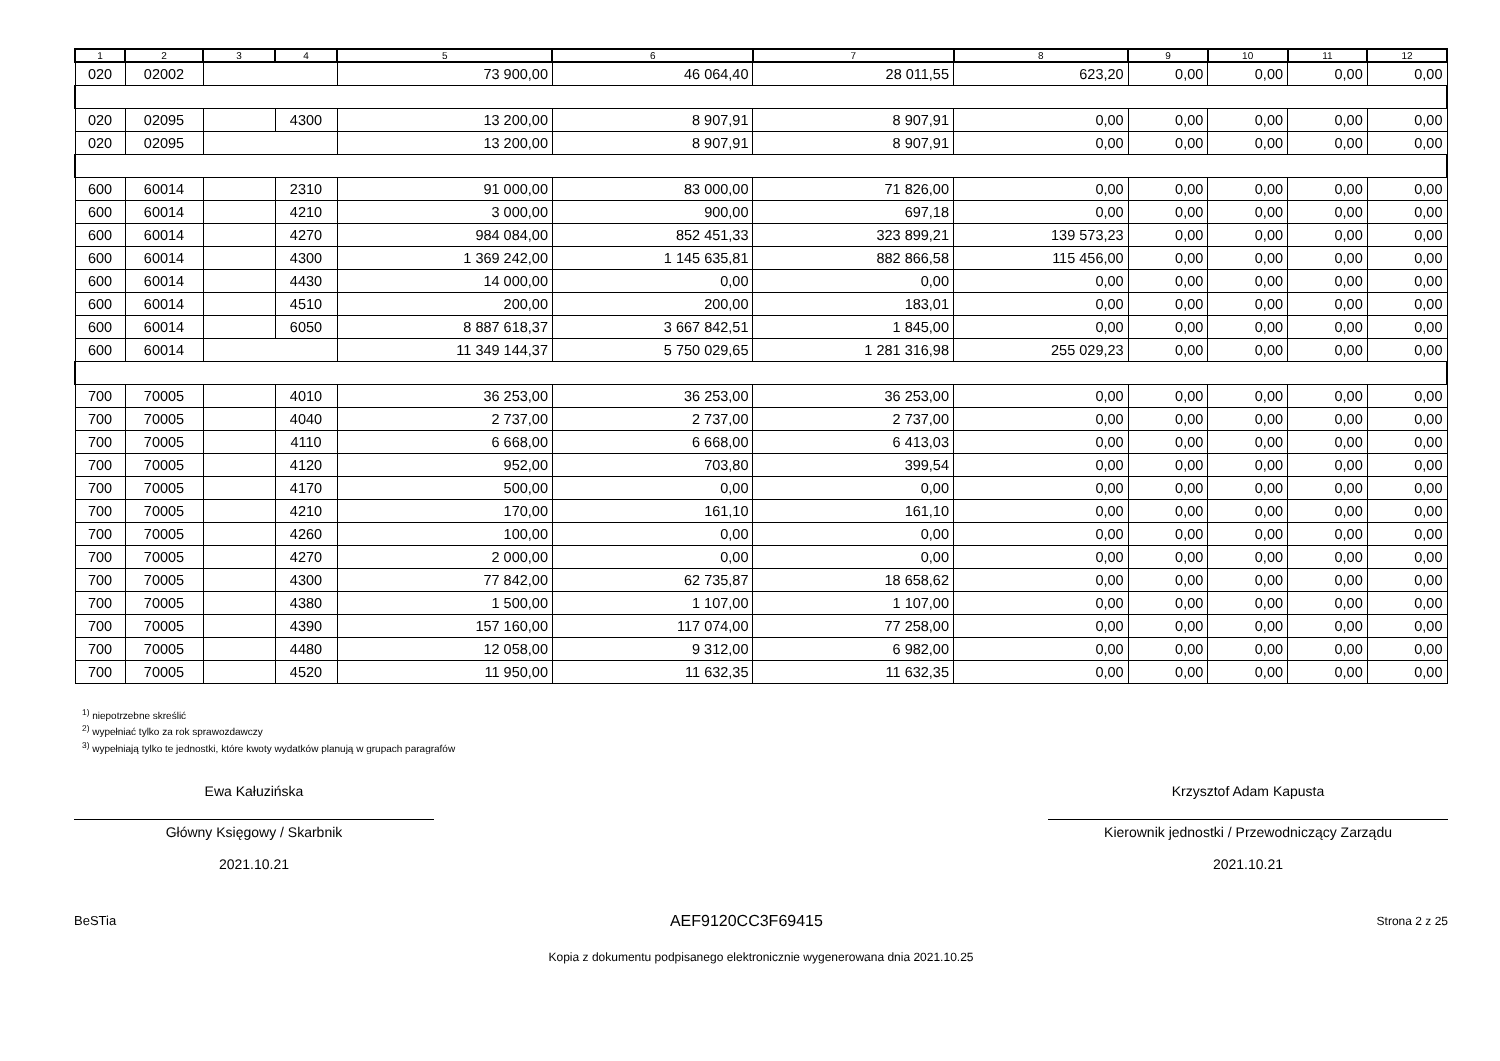| 1 | 2 | 3 | 4 | 5 | 6 | 7 | 8 | 9 | 10 | 11 | 12 |
| --- | --- | --- | --- | --- | --- | --- | --- | --- | --- | --- | --- |
| 020 | 02002 | | | 73 900,00 | 46 064,40 | 28 011,55 | 623,20 | 0,00 | 0,00 | 0,00 | 0,00 |
| 020 | 02095 | | 4300 | 13 200,00 | 8 907,91 | 8 907,91 | 0,00 | 0,00 | 0,00 | 0,00 | 0,00 |
| 020 | 02095 | | | 13 200,00 | 8 907,91 | 8 907,91 | 0,00 | 0,00 | 0,00 | 0,00 | 0,00 |
| 600 | 60014 | | 2310 | 91 000,00 | 83 000,00 | 71 826,00 | 0,00 | 0,00 | 0,00 | 0,00 | 0,00 |
| 600 | 60014 | | 4210 | 3 000,00 | 900,00 | 697,18 | 0,00 | 0,00 | 0,00 | 0,00 | 0,00 |
| 600 | 60014 | | 4270 | 984 084,00 | 852 451,33 | 323 899,21 | 139 573,23 | 0,00 | 0,00 | 0,00 | 0,00 |
| 600 | 60014 | | 4300 | 1 369 242,00 | 1 145 635,81 | 882 866,58 | 115 456,00 | 0,00 | 0,00 | 0,00 | 0,00 |
| 600 | 60014 | | 4430 | 14 000,00 | 0,00 | 0,00 | 0,00 | 0,00 | 0,00 | 0,00 | 0,00 |
| 600 | 60014 | | 4510 | 200,00 | 200,00 | 183,01 | 0,00 | 0,00 | 0,00 | 0,00 | 0,00 |
| 600 | 60014 | | 6050 | 8 887 618,37 | 3 667 842,51 | 1 845,00 | 0,00 | 0,00 | 0,00 | 0,00 | 0,00 |
| 600 | 60014 | | | 11 349 144,37 | 5 750 029,65 | 1 281 316,98 | 255 029,23 | 0,00 | 0,00 | 0,00 | 0,00 |
| 700 | 70005 | | 4010 | 36 253,00 | 36 253,00 | 36 253,00 | 0,00 | 0,00 | 0,00 | 0,00 | 0,00 |
| 700 | 70005 | | 4040 | 2 737,00 | 2 737,00 | 2 737,00 | 0,00 | 0,00 | 0,00 | 0,00 | 0,00 |
| 700 | 70005 | | 4110 | 6 668,00 | 6 668,00 | 6 413,03 | 0,00 | 0,00 | 0,00 | 0,00 | 0,00 |
| 700 | 70005 | | 4120 | 952,00 | 703,80 | 399,54 | 0,00 | 0,00 | 0,00 | 0,00 | 0,00 |
| 700 | 70005 | | 4170 | 500,00 | 0,00 | 0,00 | 0,00 | 0,00 | 0,00 | 0,00 | 0,00 |
| 700 | 70005 | | 4210 | 170,00 | 161,10 | 161,10 | 0,00 | 0,00 | 0,00 | 0,00 | 0,00 |
| 700 | 70005 | | 4260 | 100,00 | 0,00 | 0,00 | 0,00 | 0,00 | 0,00 | 0,00 | 0,00 |
| 700 | 70005 | | 4270 | 2 000,00 | 0,00 | 0,00 | 0,00 | 0,00 | 0,00 | 0,00 | 0,00 |
| 700 | 70005 | | 4300 | 77 842,00 | 62 735,87 | 18 658,62 | 0,00 | 0,00 | 0,00 | 0,00 | 0,00 |
| 700 | 70005 | | 4380 | 1 500,00 | 1 107,00 | 1 107,00 | 0,00 | 0,00 | 0,00 | 0,00 | 0,00 |
| 700 | 70005 | | 4390 | 157 160,00 | 117 074,00 | 77 258,00 | 0,00 | 0,00 | 0,00 | 0,00 | 0,00 |
| 700 | 70005 | | 4480 | 12 058,00 | 9 312,00 | 6 982,00 | 0,00 | 0,00 | 0,00 | 0,00 | 0,00 |
| 700 | 70005 | | 4520 | 11 950,00 | 11 632,35 | 11 632,35 | 0,00 | 0,00 | 0,00 | 0,00 | 0,00 |
<sup>1)</sup> niepotrzebne skreślić
<sup>2)</sup> wypełniać tylko za rok sprawozdawczy
<sup>3)</sup> wypełniają tylko te jednostki, które kwoty wydatków planują w grupach paragrafów
Ewa Kałuzińska
Główny Księgowy / Skarbnik
2021.10.21
Krzysztof Adam Kapusta
Kierownik jednostki / Przewodniczący Zarządu
2021.10.21
BeSTia AEF9120CC3F69415 Strona 2 z 25
Kopia z dokumentu podpisanego elektronicznie wygenerowana dnia 2021.10.25